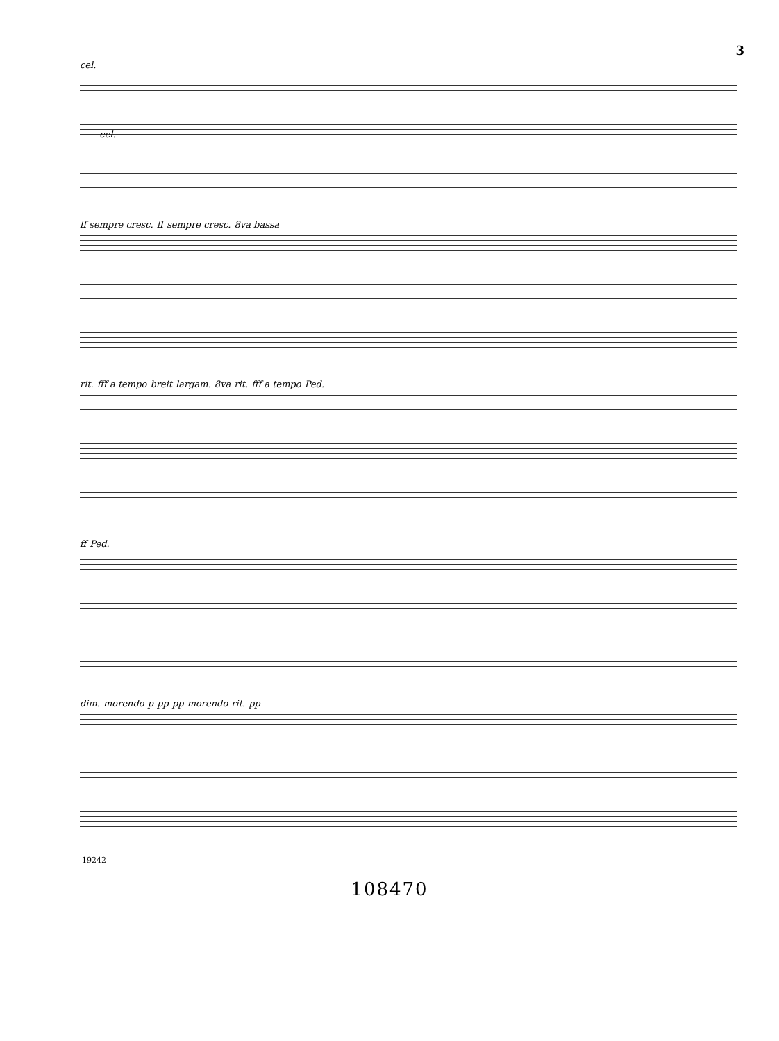3
cel. cel.
ff sempre cresc. ff sempre cresc. 8va bassa
rit. fff a tempo breit largam. 8va rit. fff a tempo Ped.
ff Ped.
dim. morendo p pp pp morendo rit. pp
19242
108470